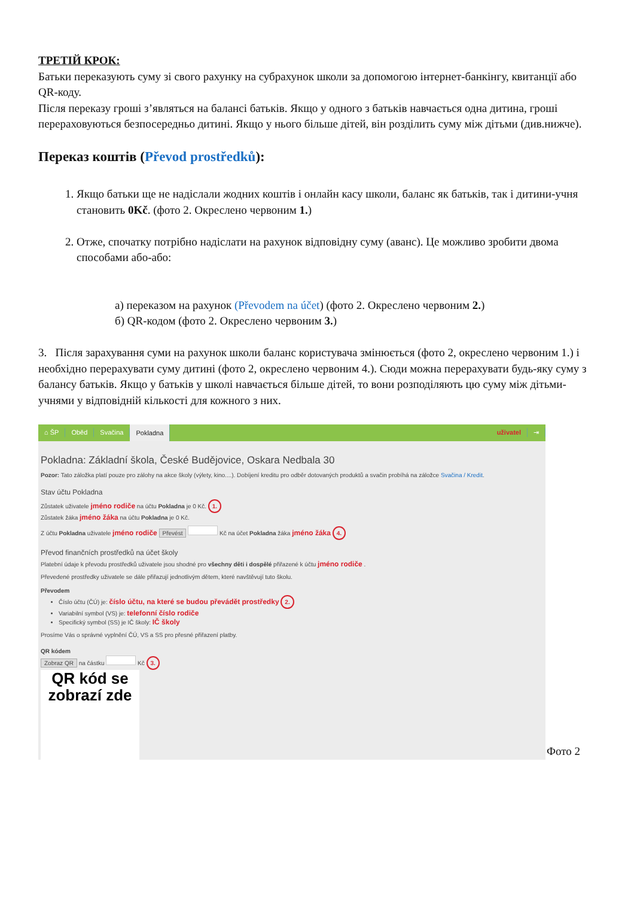ТРЕТІЙ КРОК:
Батьки переказують суму зі свого рахунку на субрахунок школи за допомогою інтернет-банкінгу, квитанції або QR-коду.
Після переказу гроші з’являться на балансі батьків. Якщо у одного з батьків навчається одна дитина, гроші перераховуються безпосередньо дитині. Якщо у нього більше дітей, він розділить суму між дітьми (див.нижче).
Переказ коштів (Převod prostředků):
1. Якщо батьки ще не надіслали жодних коштів і онлайн касу школи, баланс як батьків, так і дитини-учня становить 0Kč. (фото 2. Окреслено червоним 1.)
2. Отже, спочатку потрібно надіслати на рахунок відповідну суму (аванс). Це можливо зробити двома способами або-або:
а) переказом на рахунок (Převodem na účet) (фото 2. Окреслено червоним 2.)
б) QR-кодом (фото 2. Окреслено червоним 3.)
3. Після зарахування суми на рахунок школи баланс користувача змінюється (фото 2, окреслено червоним 1.) і необхідно перерахувати суму дитині (фото 2, окреслено червоним 4.). Сюди можна перерахувати будь-яку суму з балансу батьків. Якщо у батьків у школі навчається більше дітей, то вони розподіляють цю суму між дітьми-учнями у відповідній кількості для кожного з них.
⌂ ŠP Oběd Svačina Pokladna uživatel ⇥
Pokladna: Základní škola, České Budějovice, Oskara Nedbala 30
Pozor: Tato záložka platí pouze pro zálohy na akce školy (výlety, kino....). Dobíjení kreditu pro odběr dotovaných produktů a svačin probíhá na záložce Svačina / Kredit.
Stav účtu Pokladna
Zůstatek uživatele jméno rodiče na účtu Pokladna je 0 Kč. 1.
Zůstatek žáka jméno žáka na účtu Pokladna je 0 Kč.
Z účtu Pokladna uživatele jméno rodiče Převést Kč na účet Pokladna žáka jméno žáka 4.
Převod finančních prostředků na účet školy
Platební údaje k převodu prostředků uživatele jsou shodné pro všechny děti i dospělé přiřazené k účtu jméno rodiče .
Převedené prostředky uživatele se dále přiřazují jednotlivým dětem, které navštěvují tuto školu.
Převodem
Číslo účtu (ČÚ) je: číslo účtu, na které se budou převádět prostředky 2.
Variabilní symbol (VS) je: telefonní číslo rodiče
Specifický symbol (SS) je IČ školy: IČ školy
Prosíme Vás o správné vyplnění ČÚ, VS a SS pro přesné přiřazení platby.
QR kódem
Zobraz QR na částku Kč 3.
QR kód se
zobrazí zde
Фото 2